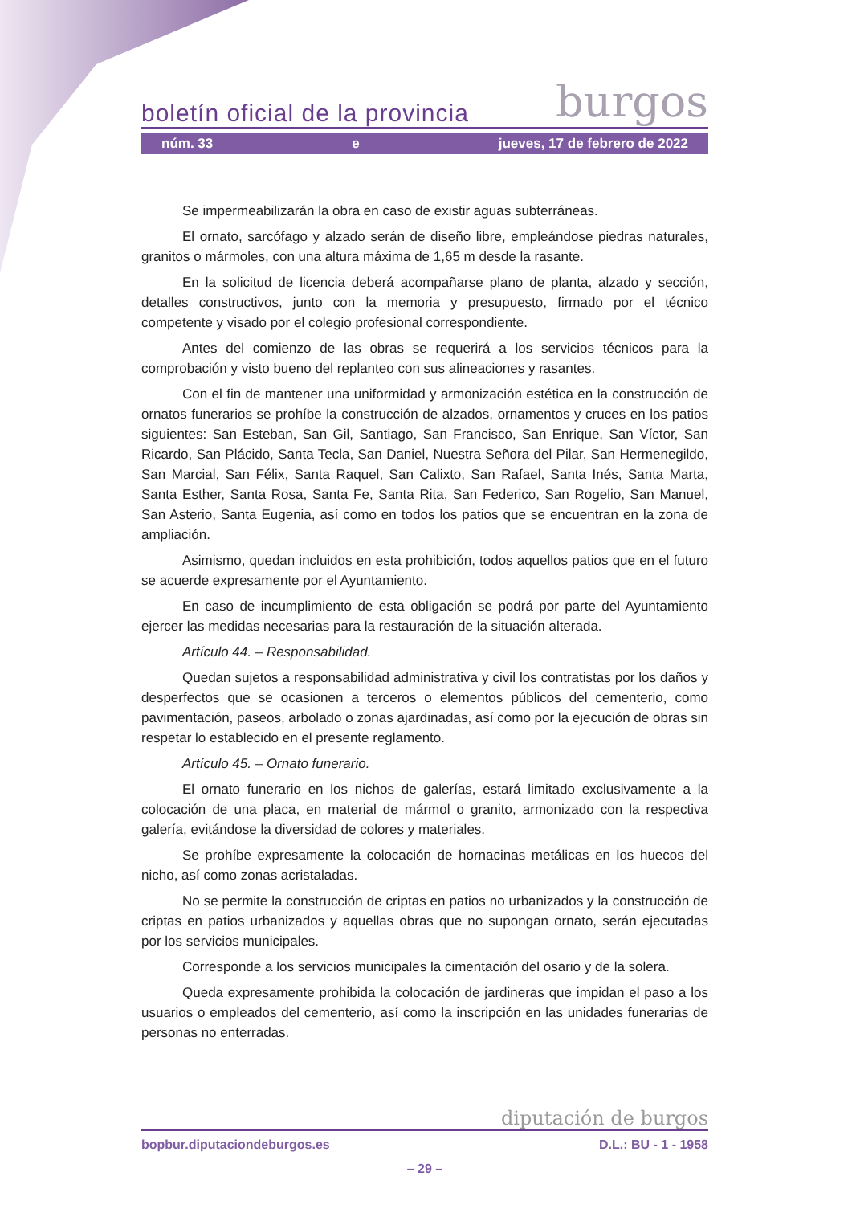boletín oficial de la provincia burgos
núm. 33 e jueves, 17 de febrero de 2022
Se impermeabilizarán la obra en caso de existir aguas subterráneas.
El ornato, sarcófago y alzado serán de diseño libre, empleándose piedras naturales, granitos o mármoles, con una altura máxima de 1,65 m desde la rasante.
En la solicitud de licencia deberá acompañarse plano de planta, alzado y sección, detalles constructivos, junto con la memoria y presupuesto, firmado por el técnico competente y visado por el colegio profesional correspondiente.
Antes del comienzo de las obras se requerirá a los servicios técnicos para la comprobación y visto bueno del replanteo con sus alineaciones y rasantes.
Con el fin de mantener una uniformidad y armonización estética en la construcción de ornatos funerarios se prohíbe la construcción de alzados, ornamentos y cruces en los patios siguientes: San Esteban, San Gil, Santiago, San Francisco, San Enrique, San Víctor, San Ricardo, San Plácido, Santa Tecla, San Daniel, Nuestra Señora del Pilar, San Hermenegildo, San Marcial, San Félix, Santa Raquel, San Calixto, San Rafael, Santa Inés, Santa Marta, Santa Esther, Santa Rosa, Santa Fe, Santa Rita, San Federico, San Rogelio, San Manuel, San Asterio, Santa Eugenia, así como en todos los patios que se encuentran en la zona de ampliación.
Asimismo, quedan incluidos en esta prohibición, todos aquellos patios que en el futuro se acuerde expresamente por el Ayuntamiento.
En caso de incumplimiento de esta obligación se podrá por parte del Ayuntamiento ejercer las medidas necesarias para la restauración de la situación alterada.
Artículo 44. – Responsabilidad.
Quedan sujetos a responsabilidad administrativa y civil los contratistas por los daños y desperfectos que se ocasionen a terceros o elementos públicos del cementerio, como pavimentación, paseos, arbolado o zonas ajardinadas, así como por la ejecución de obras sin respetar lo establecido en el presente reglamento.
Artículo 45. – Ornato funerario.
El ornato funerario en los nichos de galerías, estará limitado exclusivamente a la colocación de una placa, en material de mármol o granito, armonizado con la respectiva galería, evitándose la diversidad de colores y materiales.
Se prohíbe expresamente la colocación de hornacinas metálicas en los huecos del nicho, así como zonas acristaladas.
No se permite la construcción de criptas en patios no urbanizados y la construcción de criptas en patios urbanizados y aquellas obras que no supongan ornato, serán ejecutadas por los servicios municipales.
Corresponde a los servicios municipales la cimentación del osario y de la solera.
Queda expresamente prohibida la colocación de jardineras que impidan el paso a los usuarios o empleados del cementerio, así como la inscripción en las unidades funerarias de personas no enterradas.
diputación de burgos
bopbur.diputaciondeburgos.es D.L.: BU - 1 - 1958
– 29 –